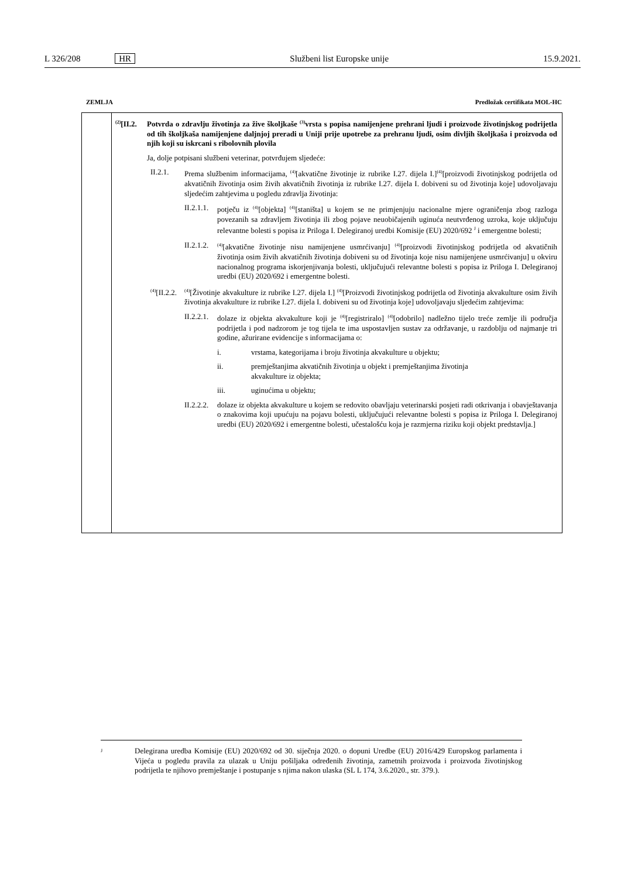L 326/208 HR Službeni list Europske unije 15.9.2021.
ZEMLJA Predložak certifikata MOL-HC
<sup>(2)</sup> [II.2. Potvrda o zdravlju životinja za žive školjkaše <sup>(3)</sup>vrsta s popisa namijenjene prehrani ljudi i proizvode životinjskog podrijetla od tih školjkaša namijenjene daljnjoj preradi u Uniji prije upotrebe za prehranu ljudi, osim divljih školjkaša i proizvoda od njih koji su iskrcani s ribolovnih plovila
Ja, dolje potpisani službeni veterinar, potvrđujem sljedeće:
II.2.1. Prema službenim informacijama, <sup>(4)</sup>[akvatične životinje iz rubrike I.27. dijela I.]<sup>(4)</sup>[proizvodi životinjskog podrijetla od akvatičnih životinja osim živih akvatičnih životinja iz rubrike I.27. dijela I. dobiveni su od životinja koje] udovoljavaju sljedećim zahtjevima u pogledu zdravlja životinja:
II.2.1.1. potječu iz <sup>(4)</sup>[objekta] <sup>(4)</sup>[staništa] u kojem se ne primjenjuju nacionalne mjere ograničenja zbog razloga povezanih sa zdravljem životinja ili zbog pojave neuobičajenih uginuća neutvrđenog uzroka, koje uključuju relevantne bolesti s popisa iz Priloga I. Delegiranoj uredbi Komisije (EU) 2020/692 <sup>J</sup> i emergentne bolesti;
II.2.1.2.<sup>(4)</sup>[akvatične životinje nisu namijenjene usmrćivanju] <sup>(4)</sup>[proizvodi životinjskog podrijetla od akvatičnih životinja osim živih akvatičnih životinja dobiveni su od životinja koje nisu namijenjene usmrćivanju] u okviru nacionalnog programa iskorjenjivanja bolesti, uključujući relevantne bolesti s popisa iz Priloga I. Delegiranoj uredbi (EU) 2020/692 i emergentne bolesti.
<sup>(4)</sup> [II.2.2.<sup>(4)</sup>[Životinje akvakulture iz rubrike I.27. dijela I.] <sup>(4)</sup>[Proizvodi životinjskog podrijetla od životinja akvakulture osim živih životinja akvakulture iz rubrike I.27. dijela I. dobiveni su od životinja koje] udovoljavaju sljedećim zahtjevima:
II.2.2.1. dolaze iz objekta akvakulture koji je <sup>(4)</sup>[registriralo] <sup>(4)</sup>[odobrilo] nadležno tijelo treće zemlje ili područja podrijetla i pod nadzorom je tog tijela te ima uspostavljen sustav za održavanje, u razdoblju od najmanje tri godine, ažurirane evidencije s informacijama o:
i. vrstama, kategorijama i broju životinja akvakulture u objektu;
ii. premještanjima akvatičnih životinja u objekt i premještanjima životinja
akvakulture iz objekta;
iii. uginućima u objektu;
II.2.2.2. dolaze iz objekta akvakulture u kojem se redovito obavljaju veterinarski posjeti radi otkrivanja i obavještavanja o znakovima koji upućuju na pojavu bolesti, uključujući relevantne bolesti s popisa iz Priloga I. Delegiranoj uredbi (EU) 2020/692 i emergentne bolesti, učestalošću koja je razmjerna riziku koji objekt predstavlja.]
J Delegirana uredba Komisije (EU) 2020/692 od 30. siječnja 2020. o dopuni Uredbe (EU) 2016/429 Europskog parlamenta i Vijeća u pogledu pravila za ulazak u Uniju pošiljaka određenih životinja, zametnih proizvoda i proizvoda životinjskog podrijetla te njihovo premještanje i postupanje s njima nakon ulaska (SL L 174, 3.6.2020., str. 379.).